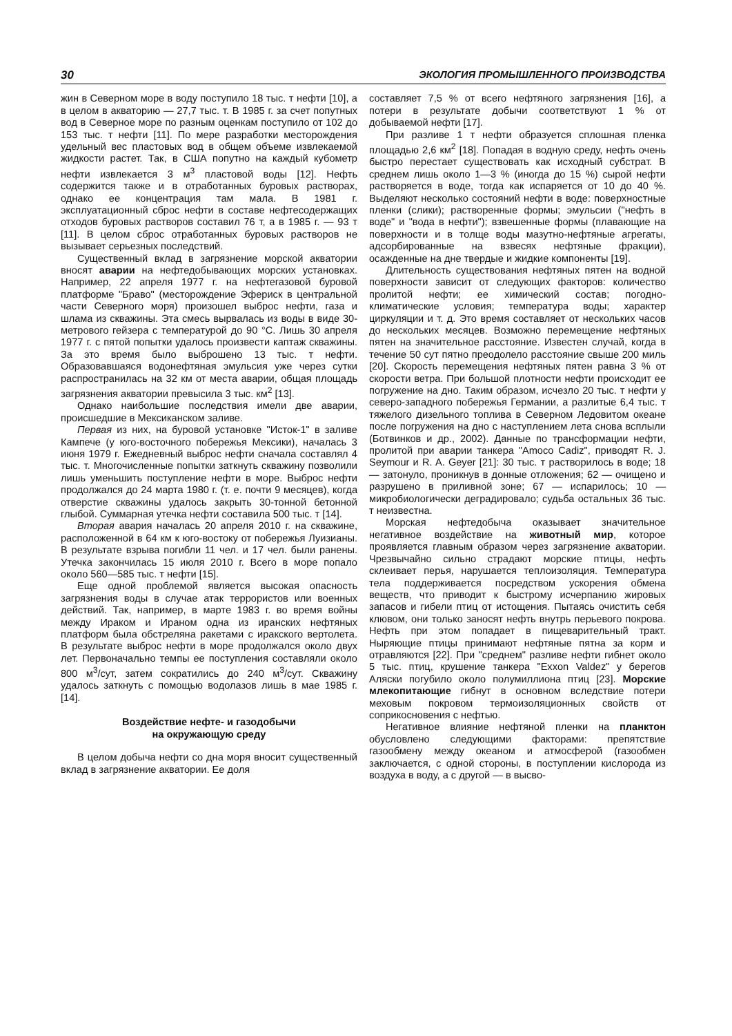30 ЭКОЛОГИЯ ПРОМЫШЛЕННОГО ПРОИЗВОДСТВА
жин в Северном море в воду поступило 18 тыс. т нефти [10], а в целом в акваторию — 27,7 тыс. т. В 1985 г. за счет попутных вод в Северное море по разным оценкам поступило от 102 до 153 тыс. т нефти [11]. По мере разработки месторождения удельный вес пластовых вод в общем объеме извлекаемой жидкости растет. Так, в США попутно на каждый кубометр нефти извлекается 3 м<sup>3</sup> пластовой воды [12]. Нефть содержится также и в отработанных буровых растворах, однако ее концентрация там мала. В 1981 г. эксплуатационный сброс нефти в составе нефтесодержащих отходов буровых растворов составил 76 т, а в 1985 г. — 93 т [11]. В целом сброс отработанных буровых растворов не вызывает серьезных последствий.
Существенный вклад в загрязнение морской акватории вносят аварии на нефтедобывающих морских установках. Например, 22 апреля 1977 г. на нефтегазовой буровой платформе "Браво" (месторождение Эфериск в центральной части Северного моря) произошел выброс нефти, газа и шлама из скважины. Эта смесь вырвалась из воды в виде 30-метрового гейзера с температурой до 90 °С. Лишь 30 апреля 1977 г. с пятой попытки удалось произвести каптаж скважины. За это время было выброшено 13 тыс. т нефти. Образовавшаяся водонефтяная эмульсия уже через сутки распространилась на 32 км от места аварии, общая площадь загрязнения акватории превысила 3 тыс. км<sup>2</sup> [13].
Однако наибольшие последствия имели две аварии, происшедшие в Мексиканском заливе.
Первая из них, на буровой установке "Исток-1" в заливе Кампече (у юго-восточного побережья Мексики), началась 3 июня 1979 г. Ежедневный выброс нефти сначала составлял 4 тыс. т. Многочисленные попытки заткнуть скважину позволили лишь уменьшить поступление нефти в море. Выброс нефти продолжался до 24 марта 1980 г. (т. е. почти 9 месяцев), когда отверстие скважины удалось закрыть 30-тонной бетонной глыбой. Суммарная утечка нефти составила 500 тыс. т [14].
Вторая авария началась 20 апреля 2010 г. на скважине, расположенной в 64 км к юго-востоку от побережья Луизианы. В результате взрыва погибли 11 чел. и 17 чел. были ранены. Утечка закончилась 15 июля 2010 г. Всего в море попало около 560—585 тыс. т нефти [15].
Еще одной проблемой является высокая опасность загрязнения воды в случае атак террористов или военных действий. Так, например, в марте 1983 г. во время войны между Ираком и Ираном одна из иранских нефтяных платформ была обстреляна ракетами с иракского вертолета. В результате выброс нефти в море продолжался около двух лет. Первоначально темпы ее поступления составляли около 800 м<sup>3</sup>/сут, затем сократились до 240 м<sup>3</sup>/сут. Скважину удалось заткнуть с помощью водолазов лишь в мае 1985 г. [14].
Воздействие нефте- и газодобычи
на окружающую среду
В целом добыча нефти со дна моря вносит существенный вклад в загрязнение акватории. Ее доля
составляет 7,5 % от всего нефтяного загрязнения [16], а потери в результате добычи соответствуют 1 % от добываемой нефти [17].
При разливе 1 т нефти образуется сплошная пленка площадью 2,6 км<sup>2</sup> [18]. Попадая в водную среду, нефть очень быстро перестает существовать как исходный субстрат. В среднем лишь около 1—3 % (иногда до 15 %) сырой нефти растворяется в воде, тогда как испаряется от 10 до 40 %. Выделяют несколько состояний нефти в воде: поверхностные пленки (слики); растворенные формы; эмульсии ("нефть в воде" и "вода в нефти"); взвешенные формы (плавающие на поверхности и в толще воды мазутно-нефтяные агрегаты, адсорбированные на взвесях нефтяные фракции), осажденные на дне твердые и жидкие компоненты [19].
Длительность существования нефтяных пятен на водной поверхности зависит от следующих факторов: количество пролитой нефти; ее химический состав; погодно-климатические условия; температура воды; характер циркуляции и т. д. Это время составляет от нескольких часов до нескольких месяцев. Возможно перемещение нефтяных пятен на значительное расстояние. Известен случай, когда в течение 50 сут пятно преодолело расстояние свыше 200 миль [20]. Скорость перемещения нефтяных пятен равна 3 % от скорости ветра. При большой плотности нефти происходит ее погружение на дно. Таким образом, исчезло 20 тыс. т нефти у северо-западного побережья Германии, а разлитые 6,4 тыс. т тяжелого дизельного топлива в Северном Ледовитом океане после погружения на дно с наступлением лета снова всплыли (Ботвинков и др., 2002). Данные по трансформации нефти, пролитой при аварии танкера "Amoco Cadiz", приводят R. J. Seymour и R. A. Geyer [21]: 30 тыс. т растворилось в воде; 18 — затонуло, проникнув в донные отложения; 62 — очищено и разрушено в приливной зоне; 67 — испарилось; 10 — микробиологически деградировало; судьба остальных 36 тыс. т неизвестна.
Морская нефтедобыча оказывает значительное негативное воздействие на животный мир, которое проявляется главным образом через загрязнение акватории. Чрезвычайно сильно страдают морские птицы, нефть склеивает перья, нарушается теплоизоляция. Температура тела поддерживается посредством ускорения обмена веществ, что приводит к быстрому исчерпанию жировых запасов и гибели птиц от истощения. Пытаясь очистить себя клювом, они только заносят нефть внутрь перьевого покрова. Нефть при этом попадает в пищеварительный тракт. Ныряющие птицы принимают нефтяные пятна за корм и отравляются [22]. При "среднем" разливе нефти гибнет около 5 тыс. птиц, крушение танкера "Exxon Valdez" у берегов Аляски погубило около полумиллиона птиц [23]. Морские млекопитающие гибнут в основном вследствие потери меховым покровом термоизоляционных свойств от соприкосновения с нефтью.
Негативное влияние нефтяной пленки на планктон обусловлено следующими факторами: препятствие газообмену между океаном и атмосферой (газообмен заключается, с одной стороны, в поступлении кислорода из воздуха в воду, а с другой — в высво-